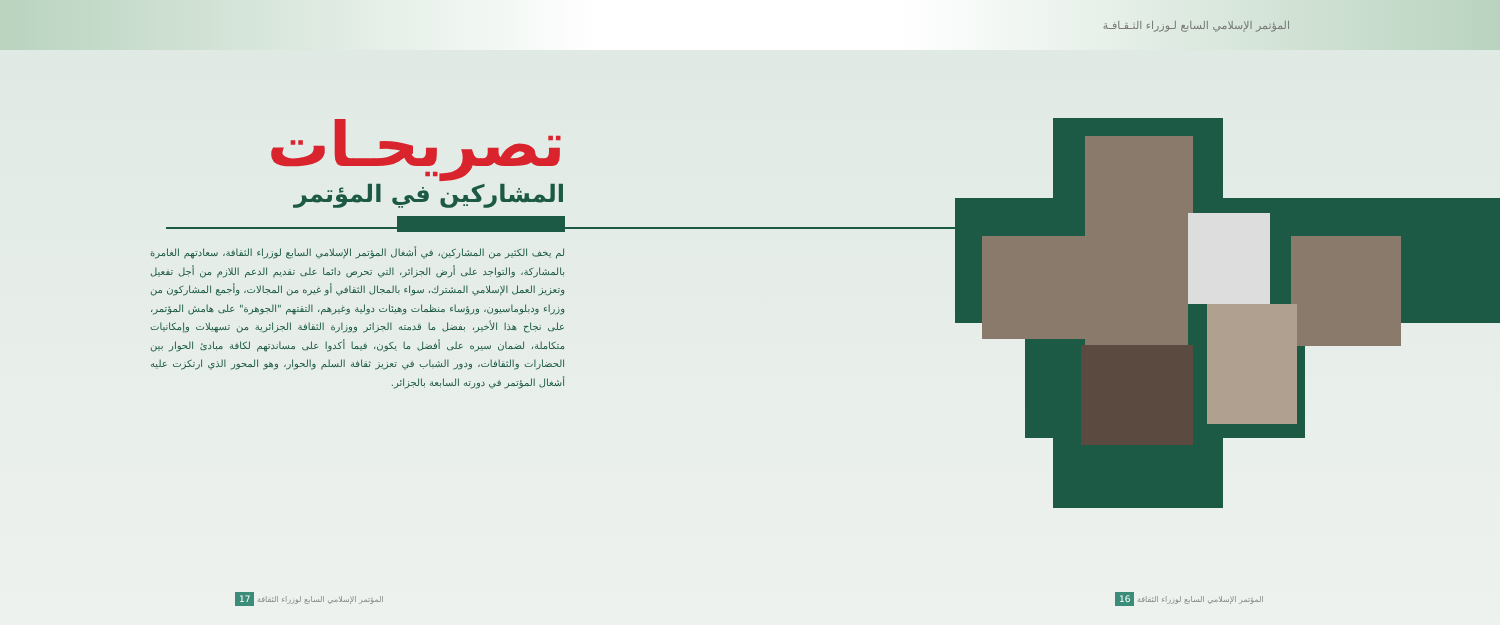المؤتمر الإسلامي السابع لـوزراء الثـقـافـة
تصريحـات
المشاركين في المؤتمر
لم يخف الكثير من المشاركين، في أشغال المؤتمر الإسلامي السابع لوزراء الثقافة، سعادتهم الغامرة بالمشاركة، والتواجد على أرض الجزائر، التي تحرص دائما على تقديم الدعم اللازم من أجل تفعيل وتعزيز العمل الإسلامي المشترك، سواء بالمجال الثقافي أو غيره من المجالات، وأجمع المشاركون من وزراء ودبلوماسيون، ورؤساء منظمات وهيئات دولية وغيرهم، التقتهم "الجوهرة" على هامش المؤتمر، على نجاح هذا الأخير، بفضل ما قدمته الجزائر ووزارة الثقافة الجزائرية من تسهيلات وإمكانيات متكاملة، لضمان سيره على أفضل ما يكون، فيما أكدوا على مساندتهم لكافة مبادئ الحوار بين الحضارات والثقافات، ودور الشباب في تعزيز ثقافة السلم والحوار، وهو المحور الذي ارتكزت عليه أشغال المؤتمر في دورته السابعة بالجزائر.
المؤتمر الإسلامي السابع لوزراء الثقافة 17
المؤتمر الإسلامي السابع لوزراء الثقافة 16